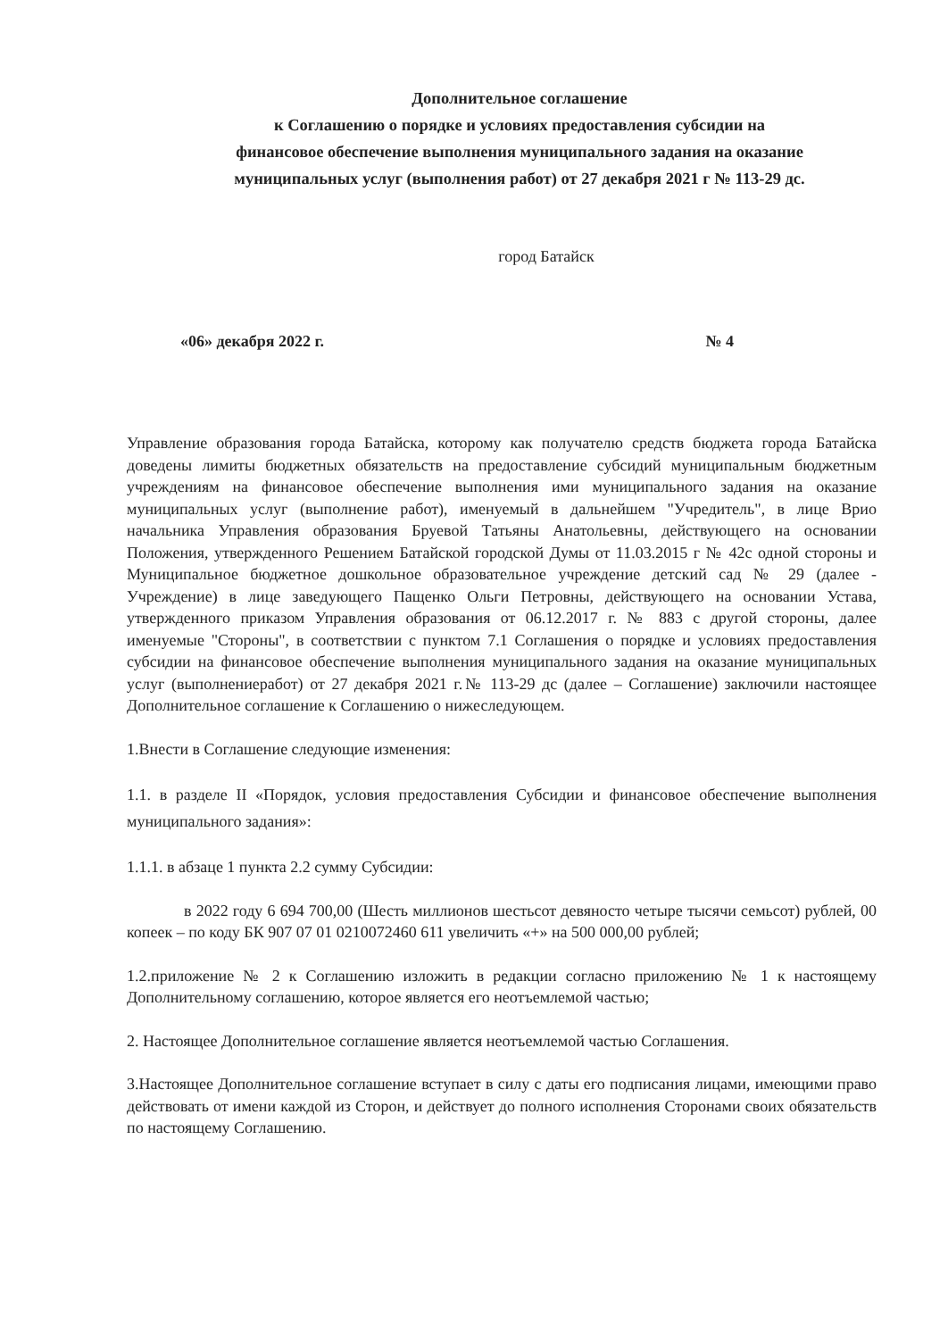Дополнительное соглашение
к Соглашению о порядке и условиях предоставления субсидии на
финансовое обеспечение выполнения муниципального задания на оказание
муниципальных услуг (выполнения работ) от 27 декабря 2021 г № 113-29 дс.
город Батайск
«06» декабря 2022 г. № 4
Управление образования города Батайска, которому как получателю средств бюджета города Батайска доведены лимиты бюджетных обязательств на предоставление субсидий муниципальным бюджетным учреждениям на финансовое обеспечение выполнения ими муниципального задания на оказание муниципальных услуг (выполнение работ), именуемый в дальнейшем "Учредитель", в лице Врио начальника Управления образования Бруевой Татьяны Анатольевны, действующего на основании Положения, утвержденного Решением Батайской городской Думы от 11.03.2015 г № 42с одной стороны и Муниципальное бюджетное дошкольное образовательное учреждение детский сад № 29 (далее - Учреждение) в лице заведующего Пащенко Ольги Петровны, действующего на основании Устава, утвержденного приказом Управления образования от 06.12.2017 г. № 883 с другой стороны, далее именуемые "Стороны", в соответствии с пунктом 7.1 Соглашения о порядке и условиях предоставления субсидии на финансовое обеспечение выполнения муниципального задания на оказание муниципальных услуг (выполнениеработ) от 27 декабря 2021 г.№ 113-29 дс (далее – Соглашение) заключили настоящее Дополнительное соглашение к Соглашению о нижеследующем.
1.Внести в Соглашение следующие изменения:
1.1. в разделе II «Порядок, условия предоставления Субсидии и финансовое обеспечение выполнения муниципального задания»:
1.1.1. в абзаце 1 пункта 2.2 сумму Субсидии:
в 2022 году 6 694 700,00 (Шесть миллионов шестьсот девяносто четыре тысячи семьсот) рублей, 00 копеек – по коду БК 907 07 01 0210072460 611 увеличить «+» на 500 000,00 рублей;
1.2.приложение № 2 к Соглашению изложить в редакции согласно приложению № 1 к настоящему Дополнительному соглашению, которое является его неотъемлемой частью;
2. Настоящее Дополнительное соглашение является неотъемлемой частью Соглашения.
3.Настоящее Дополнительное соглашение вступает в силу с даты его подписания лицами, имеющими право действовать от имени каждой из Сторон, и действует до полного исполнения Сторонами своих обязательств по настоящему Соглашению.